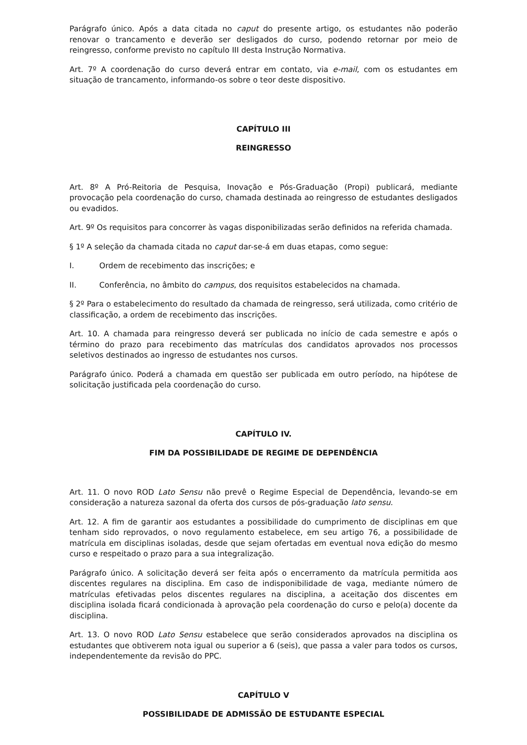Parágrafo único. Após a data citada no caput do presente artigo, os estudantes não poderão renovar o trancamento e deverão ser desligados do curso, podendo retornar por meio de reingresso, conforme previsto no capítulo III desta Instrução Normativa.
Art. 7º A coordenação do curso deverá entrar em contato, via e-mail, com os estudantes em situação de trancamento, informando-os sobre o teor deste dispositivo.
CAPÍTULO III
REINGRESSO
Art. 8º A Pró-Reitoria de Pesquisa, Inovação e Pós-Graduação (Propi) publicará, mediante provocação pela coordenação do curso, chamada destinada ao reingresso de estudantes desligados ou evadidos.
Art. 9º Os requisitos para concorrer às vagas disponibilizadas serão definidos na referida chamada.
§ 1º A seleção da chamada citada no caput dar-se-á em duas etapas, como segue:
I. Ordem de recebimento das inscrições; e
II. Conferência, no âmbito do campus, dos requisitos estabelecidos na chamada.
§ 2º Para o estabelecimento do resultado da chamada de reingresso, será utilizada, como critério de classificação, a ordem de recebimento das inscrições.
Art. 10. A chamada para reingresso deverá ser publicada no início de cada semestre e após o término do prazo para recebimento das matrículas dos candidatos aprovados nos processos seletivos destinados ao ingresso de estudantes nos cursos.
Parágrafo único. Poderá a chamada em questão ser publicada em outro período, na hipótese de solicitação justificada pela coordenação do curso.
CAPÍTULO IV.
FIM DA POSSIBILIDADE DE REGIME DE DEPENDÊNCIA
Art. 11. O novo ROD Lato Sensu não prevê o Regime Especial de Dependência, levando-se em consideração a natureza sazonal da oferta dos cursos de pós-graduação lato sensu.
Art. 12. A fim de garantir aos estudantes a possibilidade do cumprimento de disciplinas em que tenham sido reprovados, o novo regulamento estabelece, em seu artigo 76, a possibilidade de matrícula em disciplinas isoladas, desde que sejam ofertadas em eventual nova edição do mesmo curso e respeitado o prazo para a sua integralização.
Parágrafo único. A solicitação deverá ser feita após o encerramento da matrícula permitida aos discentes regulares na disciplina. Em caso de indisponibilidade de vaga, mediante número de matrículas efetivadas pelos discentes regulares na disciplina, a aceitação dos discentes em disciplina isolada ficará condicionada à aprovação pela coordenação do curso e pelo(a) docente da disciplina.
Art. 13. O novo ROD Lato Sensu estabelece que serão considerados aprovados na disciplina os estudantes que obtiverem nota igual ou superior a 6 (seis), que passa a valer para todos os cursos, independentemente da revisão do PPC.
CAPÍTULO V
POSSIBILIDADE DE ADMISSÃO DE ESTUDANTE ESPECIAL